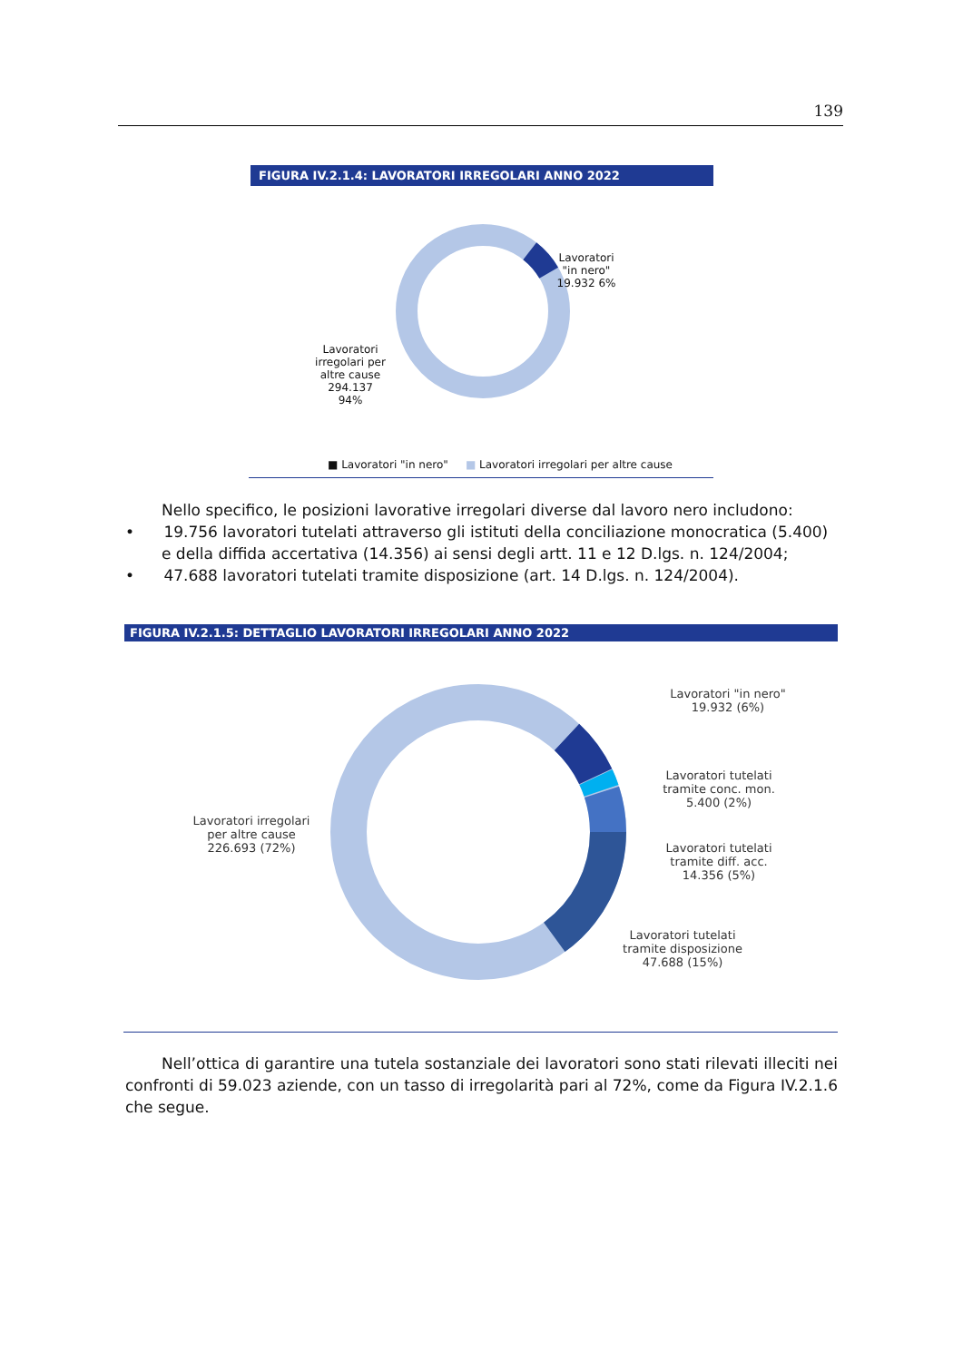139
FIGURA IV.2.1.4: LAVORATORI IRREGOLARI ANNO 2022
Lavoratori "in nero" 19.932 6%
Lavoratori irregolari per altre cause 294.137 94%
■ Lavoratori "in nero" ■ Lavoratori irregolari per altre cause
Nello specifico, le posizioni lavorative irregolari diverse dal lavoro nero includono:
• 19.756 lavoratori tutelati attraverso gli istituti della conciliazione monocratica (5.400) e della diffida accertativa (14.356) ai sensi degli artt. 11 e 12 D.lgs. n. 124/2004;
• 47.688 lavoratori tutelati tramite disposizione (art. 14 D.lgs. n. 124/2004).
FIGURA IV.2.1.5: DETTAGLIO LAVORATORI IRREGOLARI ANNO 2022
Lavoratori "in nero" 19.932 (6%)
Lavoratori tutelati tramite conc. mon. 5.400 (2%)
Lavoratori tutelati tramite diff. acc. 14.356 (5%)
Lavoratori tutelati tramite disposizione 47.688 (15%)
Lavoratori irregolari per altre cause 226.693 (72%)
Nell’ottica di garantire una tutela sostanziale dei lavoratori sono stati rilevati illeciti nei confronti di 59.023 aziende, con un tasso di irregolarità pari al 72%, come da Figura IV.2.1.6 che segue.